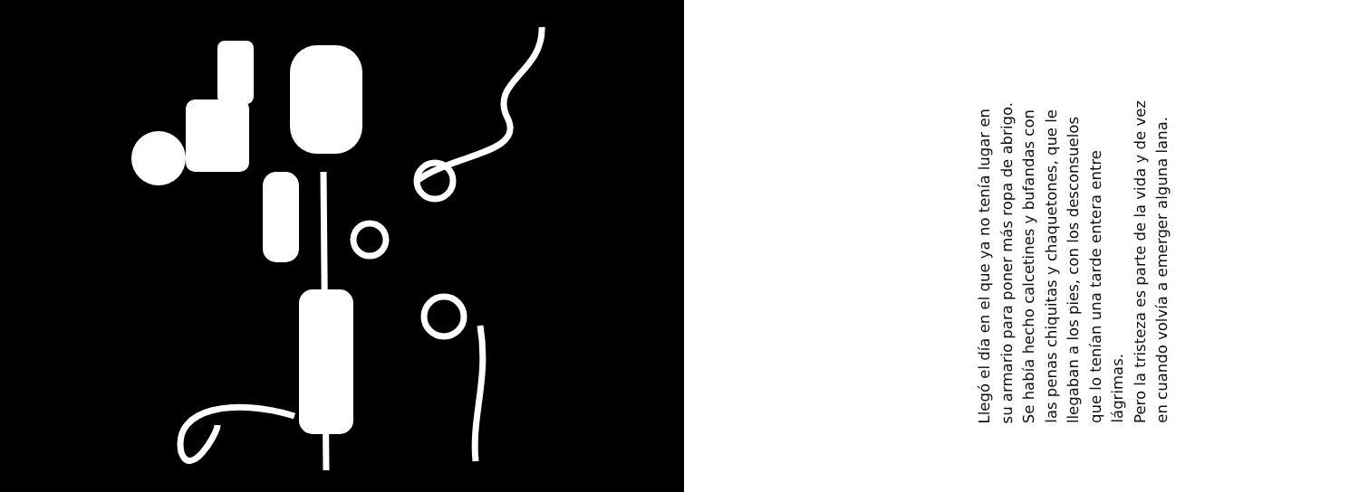Llegó el día en el que ya no tenía lugar en su armario para poner más ropa de abrigo. Se había hecho calcetines y bufandas con las penas chiquitas y chaquetones, que le llegaban a los pies, con los desconsuelos que lo tenían una tarde entera entre lágrimas.
Pero la tristeza es parte de la vida y de vez en cuando volvía a emerger alguna lana.